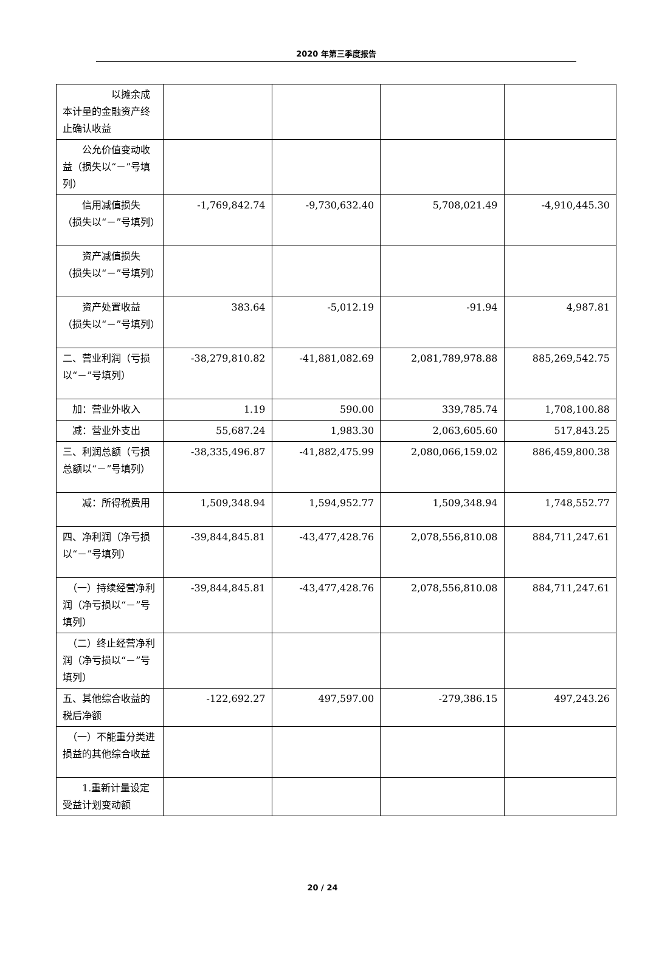2020 年第三季度报告
| 以摊余成本计量的金融资产终止确认收益 | | | | |
| 公允价值变动收益（损失以“－”号填列） | | | | |
| 信用减值损失（损失以“－”号填列） | -1,769,842.74 | -9,730,632.40 | 5,708,021.49 | -4,910,445.30 |
| 资产减值损失（损失以“－”号填列） | | | | |
| 资产处置收益（损失以“－”号填列） | 383.64 | -5,012.19 | -91.94 | 4,987.81 |
| 二、营业利润（亏损以“－”号填列） | -38,279,810.82 | -41,881,082.69 | 2,081,789,978.88 | 885,269,542.75 |
| 加：营业外收入 | 1.19 | 590.00 | 339,785.74 | 1,708,100.88 |
| 减：营业外支出 | 55,687.24 | 1,983.30 | 2,063,605.60 | 517,843.25 |
| 三、利润总额（亏损总额以“－”号填列） | -38,335,496.87 | -41,882,475.99 | 2,080,066,159.02 | 886,459,800.38 |
| 减：所得税费用 | 1,509,348.94 | 1,594,952.77 | 1,509,348.94 | 1,748,552.77 |
| 四、净利润（净亏损以“－”号填列） | -39,844,845.81 | -43,477,428.76 | 2,078,556,810.08 | 884,711,247.61 |
| （一）持续经营净利润（净亏损以“－”号填列） | -39,844,845.81 | -43,477,428.76 | 2,078,556,810.08 | 884,711,247.61 |
| （二）终止经营净利润（净亏损以“－”号填列） | | | | |
| 五、其他综合收益的税后净额 | -122,692.27 | 497,597.00 | -279,386.15 | 497,243.26 |
| （一）不能重分类进损益的其他综合收益 | | | | |
| 1.重新计量设定受益计划变动额 | | | | |
20 / 24